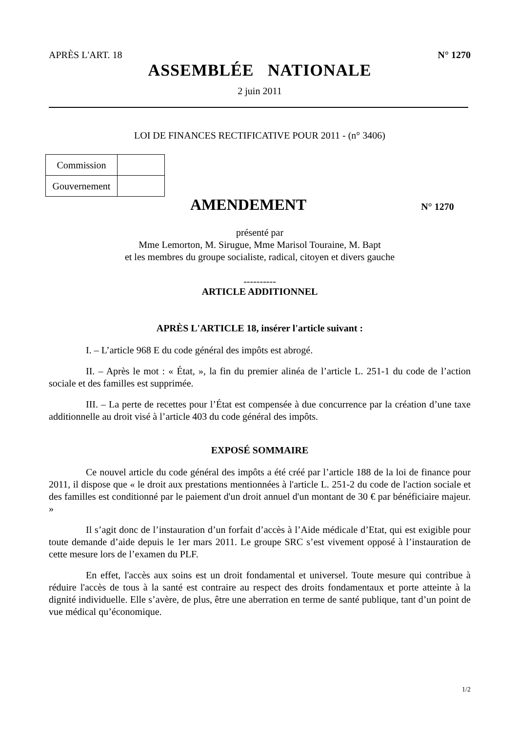APRÈS L'ART. 18 N° 1270
ASSEMBLÉE NATIONALE
2 juin 2011
LOI DE FINANCES RECTIFICATIVE POUR 2011 - (n° 3406)
| Commission | |
| Gouvernement | |
AMENDEMENT
N° 1270
présenté par
Mme Lemorton, M. Sirugue, Mme Marisol Touraine, M. Bapt
et les membres du groupe socialiste, radical, citoyen et divers gauche
----------
ARTICLE ADDITIONNEL
APRÈS L'ARTICLE 18, insérer l'article suivant :
I. – L’article 968 E du code général des impôts est abrogé.
II. – Après le mot : « État, », la fin du premier alinéa de l’article L. 251-1 du code de l’action sociale et des familles est supprimée.
III. – La perte de recettes pour l’État est compensée à due concurrence par la création d’une taxe additionnelle au droit visé à l’article 403 du code général des impôts.
EXPOSÉ SOMMAIRE
Ce nouvel article du code général des impôts a été créé par l’article 188 de la loi de finance pour 2011, il dispose que « le droit aux prestations mentionnées à l'article L. 251-2 du code de l'action sociale et des familles est conditionné par le paiement d'un droit annuel d'un montant de 30 € par bénéficiaire majeur. »
Il s’agit donc de l’instauration d’un forfait d’accès à l’Aide médicale d’Etat, qui est exigible pour toute demande d’aide depuis le 1er mars 2011. Le groupe SRC s’est vivement opposé à l’instauration de cette mesure lors de l’examen du PLF.
En effet, l'accès aux soins est un droit fondamental et universel. Toute mesure qui contribue à réduire l'accès de tous à la santé est contraire au respect des droits fondamentaux et porte atteinte à la dignité individuelle. Elle s’avère, de plus, être une aberration en terme de santé publique, tant d’un point de vue médical qu’économique.
1/2